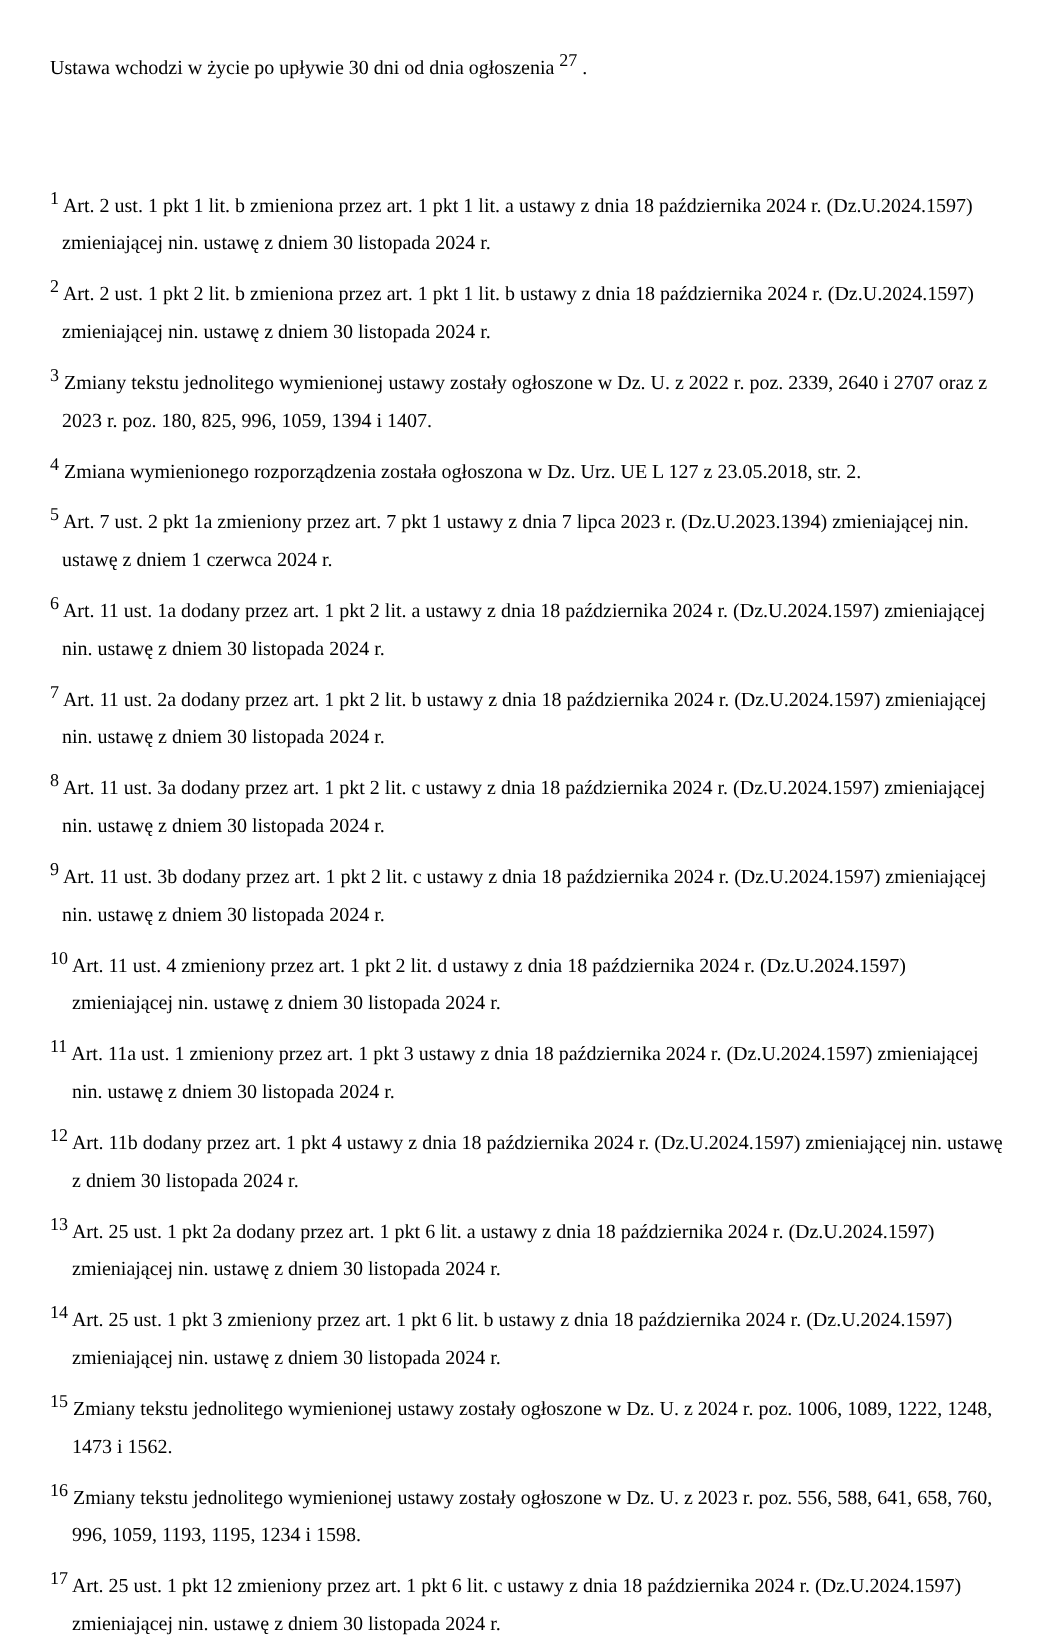Ustawa wchodzi w życie po upływie 30 dni od dnia ogłoszenia <sup>27</sup> .
<sup>1</sup> Art. 2 ust. 1 pkt 1 lit. b zmieniona przez art. 1 pkt 1 lit. a ustawy z dnia 18 października 2024 r. (Dz.U.2024.1597) zmieniającej nin. ustawę z dniem 30 listopada 2024 r.
<sup>2</sup> Art. 2 ust. 1 pkt 2 lit. b zmieniona przez art. 1 pkt 1 lit. b ustawy z dnia 18 października 2024 r. (Dz.U.2024.1597) zmieniającej nin. ustawę z dniem 30 listopada 2024 r.
<sup>3</sup> Zmiany tekstu jednolitego wymienionej ustawy zostały ogłoszone w Dz. U. z 2022 r. poz. 2339, 2640 i 2707 oraz z 2023 r. poz. 180, 825, 996, 1059, 1394 i 1407.
<sup>4</sup> Zmiana wymienionego rozporządzenia została ogłoszona w Dz. Urz. UE L 127 z 23.05.2018, str. 2.
<sup>5</sup> Art. 7 ust. 2 pkt 1a zmieniony przez art. 7 pkt 1 ustawy z dnia 7 lipca 2023 r. (Dz.U.2023.1394) zmieniającej nin. ustawę z dniem 1 czerwca 2024 r.
<sup>6</sup> Art. 11 ust. 1a dodany przez art. 1 pkt 2 lit. a ustawy z dnia 18 października 2024 r. (Dz.U.2024.1597) zmieniającej nin. ustawę z dniem 30 listopada 2024 r.
<sup>7</sup> Art. 11 ust. 2a dodany przez art. 1 pkt 2 lit. b ustawy z dnia 18 października 2024 r. (Dz.U.2024.1597) zmieniającej nin. ustawę z dniem 30 listopada 2024 r.
<sup>8</sup> Art. 11 ust. 3a dodany przez art. 1 pkt 2 lit. c ustawy z dnia 18 października 2024 r. (Dz.U.2024.1597) zmieniającej nin. ustawę z dniem 30 listopada 2024 r.
<sup>9</sup> Art. 11 ust. 3b dodany przez art. 1 pkt 2 lit. c ustawy z dnia 18 października 2024 r. (Dz.U.2024.1597) zmieniającej nin. ustawę z dniem 30 listopada 2024 r.
<sup>10</sup> Art. 11 ust. 4 zmieniony przez art. 1 pkt 2 lit. d ustawy z dnia 18 października 2024 r. (Dz.U.2024.1597) zmieniającej nin. ustawę z dniem 30 listopada 2024 r.
<sup>11</sup> Art. 11a ust. 1 zmieniony przez art. 1 pkt 3 ustawy z dnia 18 października 2024 r. (Dz.U.2024.1597) zmieniającej nin. ustawę z dniem 30 listopada 2024 r.
<sup>12</sup> Art. 11b dodany przez art. 1 pkt 4 ustawy z dnia 18 października 2024 r. (Dz.U.2024.1597) zmieniającej nin. ustawę z dniem 30 listopada 2024 r.
<sup>13</sup> Art. 25 ust. 1 pkt 2a dodany przez art. 1 pkt 6 lit. a ustawy z dnia 18 października 2024 r. (Dz.U.2024.1597) zmieniającej nin. ustawę z dniem 30 listopada 2024 r.
<sup>14</sup> Art. 25 ust. 1 pkt 3 zmieniony przez art. 1 pkt 6 lit. b ustawy z dnia 18 października 2024 r. (Dz.U.2024.1597) zmieniającej nin. ustawę z dniem 30 listopada 2024 r.
<sup>15</sup> Zmiany tekstu jednolitego wymienionej ustawy zostały ogłoszone w Dz. U. z 2024 r. poz. 1006, 1089, 1222, 1248, 1473 i 1562.
<sup>16</sup> Zmiany tekstu jednolitego wymienionej ustawy zostały ogłoszone w Dz. U. z 2023 r. poz. 556, 588, 641, 658, 760, 996, 1059, 1193, 1195, 1234 i 1598.
<sup>17</sup> Art. 25 ust. 1 pkt 12 zmieniony przez art. 1 pkt 6 lit. c ustawy z dnia 18 października 2024 r. (Dz.U.2024.1597) zmieniającej nin. ustawę z dniem 30 listopada 2024 r.